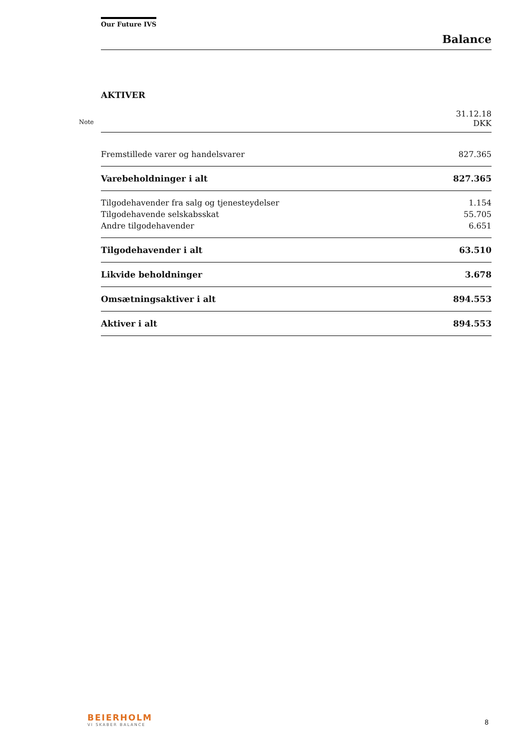Our Future IVS
Balance
AKTIVER
| Note | 31.12.18 DKK |
| Fremstillede varer og handelsvarer | 827.365 |
| Varebeholdninger i alt | 827.365 |
| Tilgodehavender fra salg og tjenesteydelser | 1.154 |
| Tilgodehavende selskabsskat | 55.705 |
| Andre tilgodehavender | 6.651 |
| Tilgodehavender i alt | 63.510 |
| Likvide beholdninger | 3.678 |
| Omsætningsaktiver i alt | 894.553 |
| Aktiver i alt | 894.553 |
BEIERHOLM
VI SKABER BALANCE
8